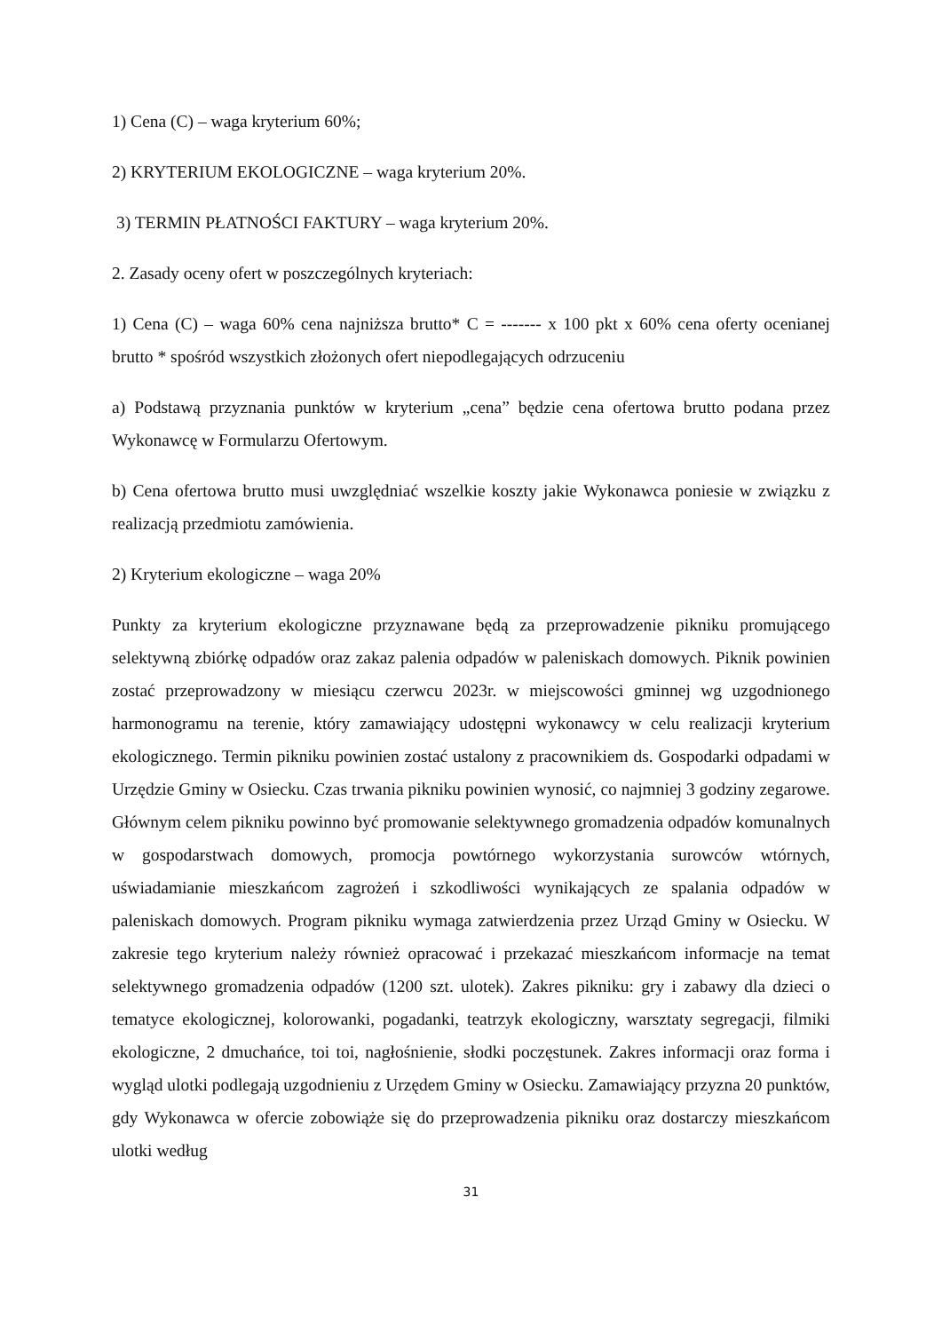1) Cena (C) – waga kryterium 60%;
2) KRYTERIUM EKOLOGICZNE – waga kryterium 20%.
3) TERMIN PŁATNOŚCI FAKTURY – waga kryterium 20%.
2. Zasady oceny ofert w poszczególnych kryteriach:
1) Cena (C) – waga 60% cena najniższa brutto* C = ------- x 100 pkt x 60% cena oferty ocenianej brutto * spośród wszystkich złożonych ofert niepodlegających odrzuceniu
a) Podstawą przyznania punktów w kryterium „cena” będzie cena ofertowa brutto podana przez Wykonawcę w Formularzu Ofertowym.
b) Cena ofertowa brutto musi uwzględniać wszelkie koszty jakie Wykonawca poniesie w związku z realizacją przedmiotu zamówienia.
2) Kryterium ekologiczne – waga 20%
Punkty za kryterium ekologiczne przyznawane będą za przeprowadzenie pikniku promującego selektywną zbiórkę odpadów oraz zakaz palenia odpadów w paleniskach domowych. Piknik powinien zostać przeprowadzony w miesiącu czerwcu 2023r. w miejscowości gminnej wg uzgodnionego harmonogramu na terenie, który zamawiający udostępni wykonawcy w celu realizacji kryterium ekologicznego. Termin pikniku powinien zostać ustalony z pracownikiem ds. Gospodarki odpadami w Urzędzie Gminy w Osiecku. Czas trwania pikniku powinien wynosić, co najmniej 3 godziny zegarowe. Głównym celem pikniku powinno być promowanie selektywnego gromadzenia odpadów komunalnych w gospodarstwach domowych, promocja powtórnego wykorzystania surowców wtórnych, uświadamianie mieszkańcom zagrożeń i szkodliwości wynikających ze spalania odpadów w paleniskach domowych. Program pikniku wymaga zatwierdzenia przez Urząd Gminy w Osiecku. W zakresie tego kryterium należy również opracować i przekazać mieszkańcom informacje na temat selektywnego gromadzenia odpadów (1200 szt. ulotek). Zakres pikniku: gry i zabawy dla dzieci o tematyce ekologicznej, kolorowanki, pogadanki, teatrzyk ekologiczny, warsztaty segregacji, filmiki ekologiczne, 2 dmuchańce, toi toi, nagłośnienie, słodki poczęstunek. Zakres informacji oraz forma i wygląd ulotki podlegają uzgodnieniu z Urzędem Gminy w Osiecku. Zamawiający przyzna 20 punktów, gdy Wykonawca w ofercie zobowiąże się do przeprowadzenia pikniku oraz dostarczy mieszkańcom ulotki według
31